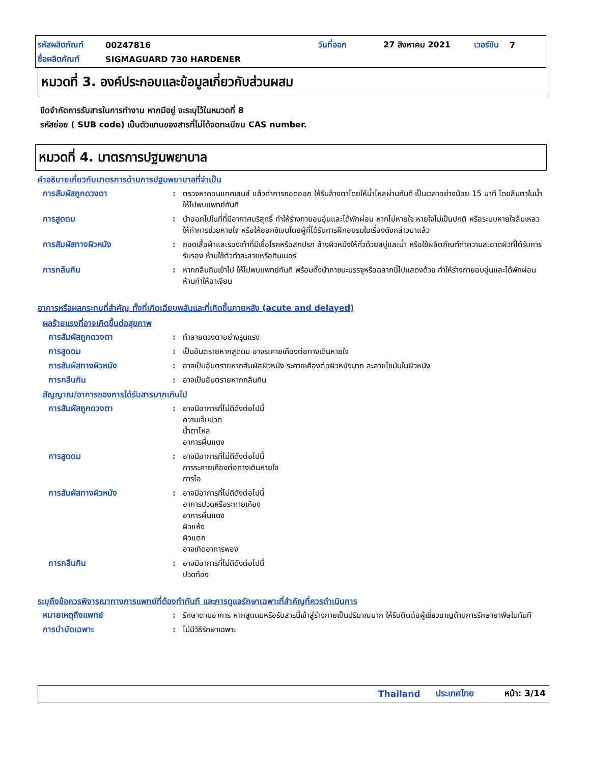รหัสผลิตภัณฑ์ 00247816 วันที่ออก 27 สิงหาคม 2021 เวอร์ชัน 7
ชื่อผลิตภัณฑ์ SIGMAGUARD 730 HARDENER
หมวดที่ 3. องค์ประกอบและข้อมูลเกี่ยวกับส่วนผสม
ขีดจำกัดการรับสารในการทำงาน หากมีอยู่ จะระบุไว้ในหมวดที่ 8
รหัสย่อย ( SUB code) เป็นตัวแทนของสารที่ไม่ได้จดทะเบียน CAS number.
หมวดที่ 4. มาตรการปฐมพยาบาล
คำอธิบายเกี่ยวกับมาตรการด้านการปฐมพยาบาลที่จำเป็น
การสัมผัสถูกดวงตา: ตรวจหาคอนแทคเลนส์ แล้วทำการถอดออก ให้รีบล้างตาโดยให้น้ำไหลผ่านทันที เป็นเวลาอย่างน้อย 15 นาที โดยลืมตาในน้ำ ให้ไปพบแพทย์ทันที
การสูดดม: นำออกไปในที่ที่มีอากาศบริสุทธิ์ ทำให้ร่างกายอบอุ่นและได้พักผ่อน หากไม่หายใจ หายใจไม่เป็นปกติ หรือระบบหายใจล้มเหลว ให้ทำการช่วยหายใจ หรือให้ออกซิเจนโดยผู้ที่ได้รับการฝึกอบรมในเรื่องดังกล่าวมาแล้ว
การสัมผัสทางผิวหนัง: ถอดเสื้อผ้าและรองเท้าที่มีเชื้อโรคหรือสกปรก ล้างผิวหนังให้ทั่วด้วยสบู่และน้ำ หรือใช้ผลิตภัณฑ์ทำความสะอาดผิวที่ได้รับการรับรอง ห้ามใช้ตัวทำละลายหรือทินเนอร์
การกลืนกิน: หากกลืนกินเข้าไป ให้ไปพบแพทย์ทันที พร้อมทั้งนำภาชนะบรรจุหรือฉลากนี้ไปแสดงด้วย ทำให้ร่างกายอบอุ่นและได้พักผ่อน ห้ามทำให้อาเจียน
อาการหรือผลกระทบที่สำคัญ ทั้งที่เกิดเฉียบพลันและที่เกิดขึ้นภายหลัง (acute and delayed)
ผลร้ายแรงที่อาจเกิดขึ้นต่อสุขภาพ
การสัมผัสถูกดวงตา: ทำลายดวงตาอย่างรุนแรง
การสูดดม: เป็นอันตรายหากสูดดม อาจระคายเคืองต่อทางเดินหายใจ
การสัมผัสทางผิวหนัง: อาจเป็นอันตรายหากสัมผัสผิวหนัง ระคายเคืองต่อผิวหนังมาก ละลายไขมันในผิวหนัง
การกลืนกิน: อาจเป็นอันตรายหากกลืนกิน
สัญญาณ/อาการของการได้รับสารมากเกินไป
การสัมผัสถูกดวงตา: อาจมีอาการที่ไม่ดีดังต่อไปนี้
ความเจ็บปวด
น้ำตาไหล
อาการผื่นแดง
การสูดดม: อาจมีอาการที่ไม่ดีดังต่อไปนี้
การระคายเคืองต่อทางเดินหายใจ
การไอ
การสัมผัสทางผิวหนัง: อาจมีอาการที่ไม่ดีดังต่อไปนี้
อาการปวดหรือระคายเคือง
อาการผื่นแดง
ผิวแห้ง
ผิวแตก
อาจเกิดอาการพอง
การกลืนกิน: อาจมีอาการที่ไม่ดีดังต่อไปนี้
ปวดท้อง
ระบุถึงข้อควรพิจารณาทางการแพทย์ที่ต้องทำทันที และการดูแลรักษาเฉพาะที่สำคัญที่ควรดำเนินการ
หมายเหตุถึงแพทย์: รักษาตามอาการ หากสูดดมหรือรับสารนี้เข้าสู่ร่างกายเป็นปริมาณมาก ให้รีบติดต่อผู้เชี่ยวชาญด้านการรักษายาพิษในทันที
การบำบัดเฉพาะ: ไม่มีวิธีรักษาเฉพาะ
Thailand ประเทศไทย หน้า: 3/14